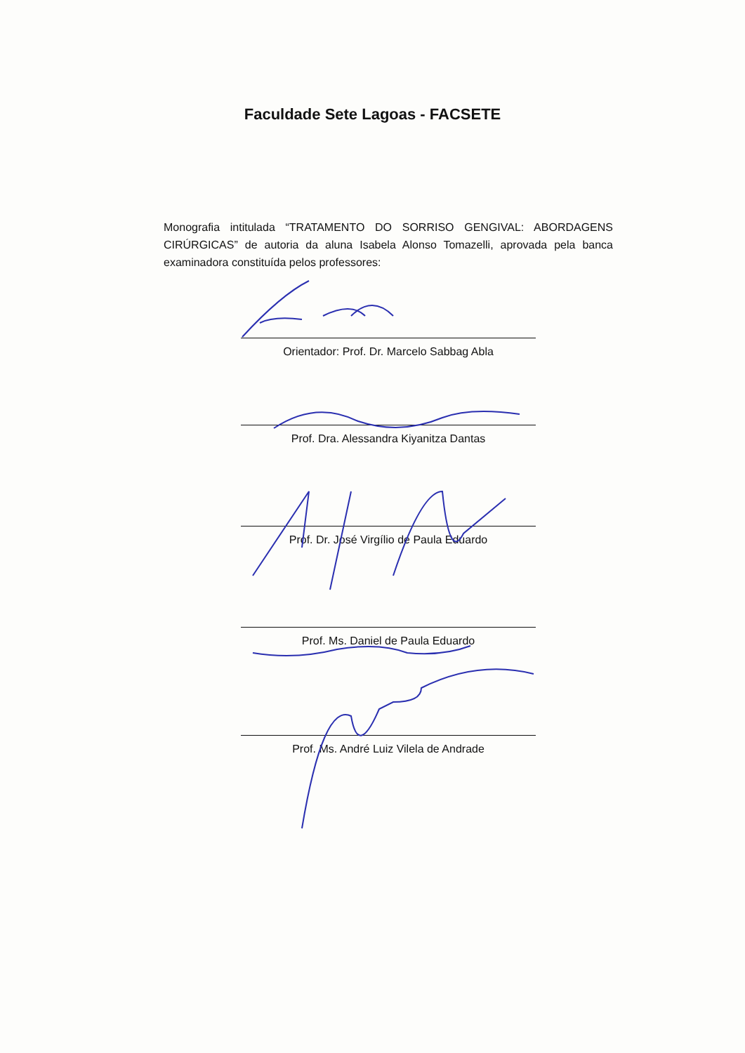Faculdade Sete Lagoas - FACSETE
Monografia intitulada “TRATAMENTO DO SORRISO GENGIVAL: ABORDAGENS CIRÚRGICAS” de autoria da aluna Isabela Alonso Tomazelli, aprovada pela banca examinadora constituída pelos professores:
Orientador: Prof. Dr. Marcelo Sabbag Abla
Prof. Dra. Alessandra Kiyanitza Dantas
Prof. Dr. José Virgílio de Paula Eduardo
Prof. Ms. Daniel de Paula Eduardo
Prof. Ms. André Luiz Vilela de Andrade